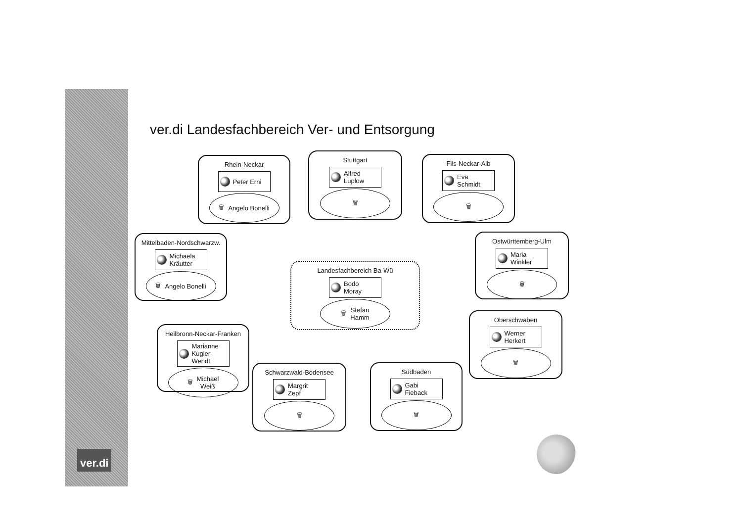ver.di
ver.di Landesfachbereich Ver- und Entsorgung
Rhein-Neckar
Peter Erni
🗑 Angelo Bonelli
Stuttgart
Alfred
Luplow
🗑
Fils-Neckar-Alb
Eva
Schmidt
🗑
Mittelbaden-Nordschwarzw.
Michaela
Kräutter
🗑 Angelo Bonelli
Ostwürttemberg-Ulm
Maria
Winkler
🗑
Landesfachbereich Ba-Wü
Bodo
Moray
🗑 Stefan
Hamm
Oberschwaben
Werner
Herkert
🗑
Heilbronn-Neckar-Franken
Marianne
Kugler-Wendt
🗑 Michael
Weiß
Schwarzwald-Bodensee
Margrit
Zepf
🗑
Südbaden
Gabi
Fieback
🗑